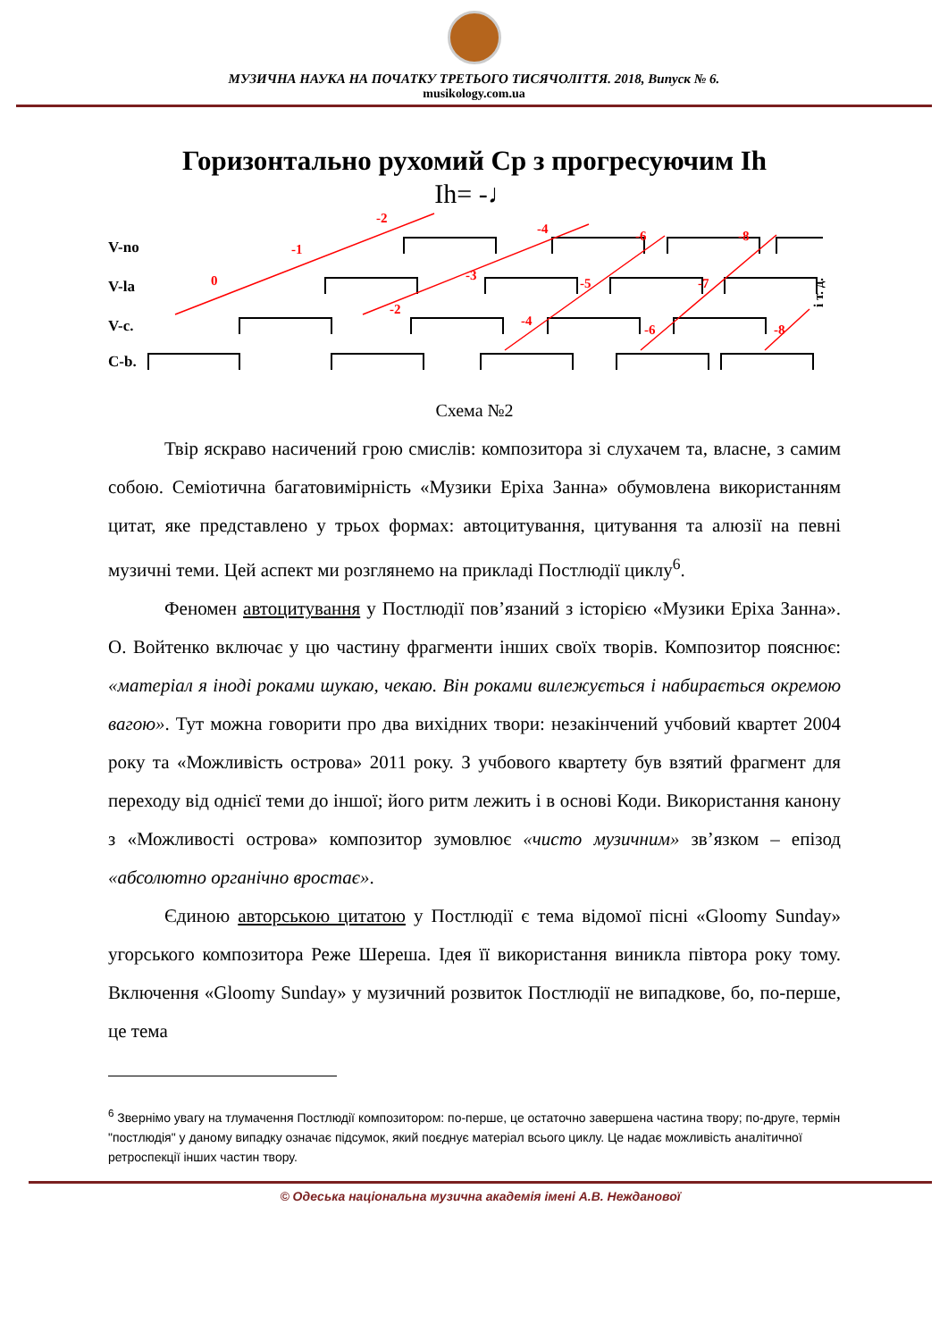МУЗИЧНА НАУКА НА ПОЧАТКУ ТРЕТЬОГО ТИСЯЧОЛІТТЯ. 2018, Випуск № 6.
musikology.com.ua
Горизонтально рухомий Cp з прогресуючим Ih
Ih= -♩
V-no
V-la
V-c.
C-b.
0
-1
-2
-2
-3
-4
-4
-5
-6
-6
-7
-8
-8
і т. д.
Схема №2
Твір яскраво насичений грою смислів: композитора зі слухачем та, власне, з самим собою. Семіотична багатовимірність «Музики Еріха Занна» обумовлена використанням цитат, яке представлено у трьох формах: автоцитування, цитування та алюзії на певні музичні теми. Цей аспект ми розглянемо на прикладі Постлюдії циклу<sup>6</sup>.
Феномен автоцитування у Постлюдії пов’язаний з історією «Музики Еріха Занна». О. Войтенко включає у цю частину фрагменти інших своїх творів. Композитор пояснює: «матеріал я іноді роками шукаю, чекаю. Він роками вилежується і набирається окремою вагою». Тут можна говорити про два вихідних твори: незакінчений учбовий квартет 2004 року та «Можливість острова» 2011 року. З учбового квартету був взятий фрагмент для переходу від однієї теми до іншої; його ритм лежить і в основі Коди. Використання канону з «Можливості острова» композитор зумовлює «чисто музичним» зв’язком – епізод «абсолютно органічно вростає».
Єдиною авторською цитатою у Постлюдії є тема відомої пісні «Gloomy Sunday» угорського композитора Реже Шереша. Ідея її використання виникла півтора року тому. Включення «Gloomy Sunday» у музичний розвиток Постлюдії не випадкове, бо, по-перше, це тема
<sup>6</sup> Звернімо увагу на тлумачення Постлюдії композитором: по-перше, це остаточно завершена частина твору; по-друге, термін "постлюдія" у даному випадку означає підсумок, який поєднує матеріал всього циклу. Це надає можливість аналітичної ретроспекції інших частин твору.
© Одеська національна музична академія імені А.В. Нежданової